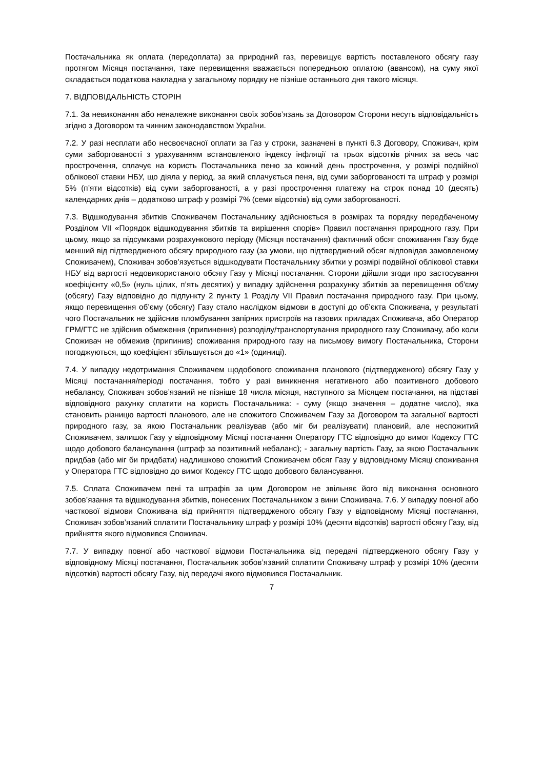Постачальника як оплата (передоплата) за природний газ, перевищує вартість поставленого обсягу газу протягом Місяця постачання, таке перевищення вважається попередньою оплатою (авансом), на суму якої складається податкова накладна у загальному порядку не пізніше останнього дня такого місяця.
7. ВІДПОВІДАЛЬНІСТЬ СТОРІН
7.1. За невиконання або неналежне виконання своїх зобов’язань за Договором Сторони несуть відповідальність згідно з Договором та чинним законодавством України.
7.2. У разі несплати або несвоєчасної оплати за Газ у строки, зазначені в пункті 6.3 Договору, Споживач, крім суми заборгованості з урахуванням встановленого індексу інфляції та трьох відсотків річних за весь час прострочення, сплачує на користь Постачальника пеню за кожний день прострочення, у розмірі подвійної облікової ставки НБУ, що діяла у період, за який сплачується пеня, від суми заборгованості та штраф у розмірі 5% (п’яти відсотків) від суми заборгованості, а у разі прострочення платежу на строк понад 10 (десять) календарних днів – додатково штраф у розмірі 7% (семи відсотків) від суми заборгованості.
7.3. Відшкодування збитків Споживачем Постачальнику здійснюється в розмірах та порядку передбаченому Розділом VII «Порядок відшкодування збитків та вирішення спорів» Правил постачання природного газу. При цьому, якщо за підсумками розрахункового періоду (Місяця постачання) фактичний обсяг споживання Газу буде менший від підтвердженого обсягу природного газу (за умови, що підтверджений обсяг відповідав замовленому Споживачем), Споживач зобов’язується відшкодувати Постачальнику збитки у розмірі подвійної облікової ставки НБУ від вартості недовикористаного обсягу Газу у Місяці постачання. Сторони дійшли згоди про застосування коефіцієнту «0,5» (нуль цілих, п’ять десятих) у випадку здійснення розрахунку збитків за перевищення об'єму (обсягу) Газу відповідно до підпункту 2 пункту 1 Розділу VII Правил постачання природного газу. При цьому, якщо перевищення об’єму (обсягу) Газу стало наслідком відмови в доступі до об’єкта Споживача, у результаті чого Постачальник не здійснив пломбування запірних пристроїв на газових приладах Споживача, або Оператор ГРМ/ГТС не здійснив обмеження (припинення) розподілу/транспортування природного газу Споживачу, або коли Споживач не обмежив (припинив) споживання природного газу на письмову вимогу Постачальника, Сторони погоджуються, що коефіцієнт збільшується до «1» (одиниці).
7.4. У випадку недотримання Споживачем щодобового споживання планового (підтвердженого) обсягу Газу у Місяці постачання/періоді постачання, тобто у разі виникнення негативного або позитивного добового небалансу, Споживач зобов’язаний не пізніше 18 числа місяця, наступного за Місяцем постачання, на підставі відповідного рахунку сплатити на користь Постачальника: - суму (якщо значення – додатне число), яка становить різницю вартості планового, але не спожитого Споживачем Газу за Договором та загальної вартості природного газу, за якою Постачальник реалізував (або міг би реалізувати) плановий, але неспожитий Споживачем, залишок Газу у відповідному Місяці постачання Оператору ГТС відповідно до вимог Кодексу ГТС щодо добового балансування (штраф за позитивний небаланс); - загальну вартість Газу, за якою Постачальник придбав (або міг би придбати) надлишково спожитий Споживачем обсяг Газу у відповідному Місяці споживання у Оператора ГТС відповідно до вимог Кодексу ГТС щодо добового балансування.
7.5. Сплата Споживачем пені та штрафів за цим Договором не звільняє його від виконання основного зобов’язання та відшкодування збитків, понесених Постачальником з вини Споживача. 7.6. У випадку повної або часткової відмови Споживача від прийняття підтвердженого обсягу Газу у відповідному Місяці постачання, Споживач зобов’язаний сплатити Постачальнику штраф у розмірі 10% (десяти відсотків) вартості обсягу Газу, від прийняття якого відмовився Споживач.
7.7. У випадку повної або часткової відмови Постачальника від передачі підтвердженого обсягу Газу у відповідному Місяці постачання, Постачальник зобов’язаний сплатити Споживачу штраф у розмірі 10% (десяти відсотків) вартості обсягу Газу, від передачі якого відмовився Постачальник.
7